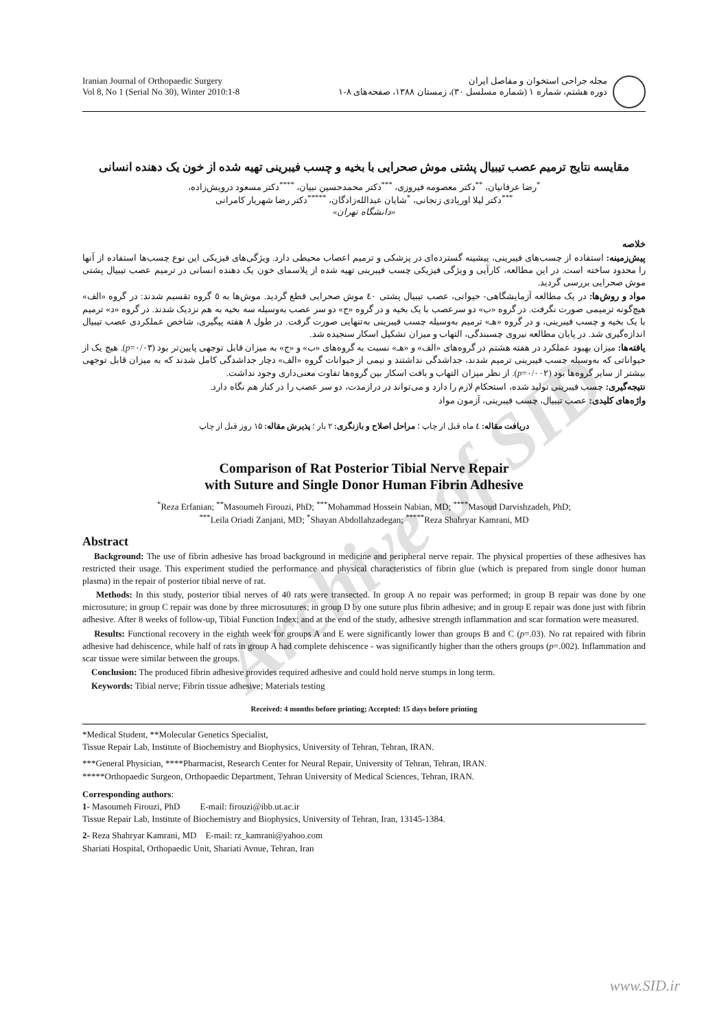Archive of SID
Iranian Journal of Orthopaedic Surgery
Vol 8, No 1 (Serial No 30), Winter 2010:1-8
مجله جراحی استخوان و مفاصل ایران
دوره هشتم، شماره ۱ (شماره مسلسل ۳۰)، زمستان ۱۳۸۸، صفحه‌های ۸-۱
مقایسه نتایج ترمیم عصب تیبیال پشتی موش صحرایی با بخیه و چسب فیبرینی تهیه شده از خون یک دهنده انسانی
<sup>*</sup> رضا عرفانیان، <sup>**</sup>دکتر معصومه فیروزی، <sup>***</sup>دکتر محمدحسین نبیان، <sup>****</sup>دکتر مسعود درویش‌زاده،
<sup>***</sup> دکتر لیلا اوریادی زنجانی، <sup>*</sup>شایان عبدالله‌زادگان، <sup>*****</sup>دکتر رضا شهریار کامرانی
«دانشگاه تهران»
خلاصه
پیش‌زمینه: استفاده از چسب‌های فیبرینی، پیشینه گسترده‌ای در پزشکی و ترمیم اعصاب محیطی دارد. ویژگی‌های فیزیکی این نوع چسب‌ها استفاده از آنها را محدود ساخته است. در این مطالعه، کارآیی و ویژگی فیزیکی چسب فیبرینی تهیه شده از پلاسمای خون یک دهنده انسانی در ترمیم عصب تیبیال پشتی موش صحرایی بررسی گردید.
مواد و روش‌ها: در یک مطالعه آزمایشگاهی- حیوانی، عصب تیبیال پشتی ٤٠ موش صحرایی قطع گردید. موش‌ها به ٥ گروه تقسیم شدند: در گروه «الف» هیچ‌گونه ترمیمی صورت نگرفت. در گروه «ب» دو سرعصب با یک بخیه و در گروه «ج» دو سر عصب به‌وسیله سه بخیه به هم نزدیک شدند. در گروه «د» ترمیم با یک بخیه و چسب فیبرینی، و در گروه «هـ» ترمیم به‌وسیله چسب فیبرینی به‌تنهایی صورت گرفت. در طول ۸ هفته پیگیری، شاخص عملکردی عصب تیبیال اندازه‌گیری شد. در پایان مطالعه نیروی چسبندگی، التهاب و میزان تشکیل اسکار سنجیده شد.
یافته‌ها: میزان بهبود عملکرد در هفته هشتم در گروه‌های «الف» و «هـ» نسبت به گروه‌های «ب» و «ج» به میزان قابل توجهی پایین‌تر بود (p=۰/۰۳). هیچ یک از حیواناتی که به‌وسیله چسب فیبرینی ترمیم شدند، جداشدگی نداشتند و نیمی از حیوانات گروه «الف» دچار جداشدگی کامل شدند که به میزان قابل توجهی بیشتر از سایر گروه‌ها بود (p=۰/۰۰۲). از نظر میزان التهاب و بافت اسکار بین گروه‌ها تفاوت معنی‌داری وجود نداشت.
نتیجه‌گیری: چسب فیبرینی تولید شده، استحکام لازم را دارد و می‌تواند در درازمدت، دو سر عصب را در کنار هم نگاه دارد.
واژه‌های کلیدی: عصب تیبیال، چسب فیبرینی، آزمون مواد
دریافت مقاله: ٤ ماه قبل از چاپ ؛ مراحل اصلاح و بازنگری: ۲ بار ؛ پذیرش مقاله: ۱۵ روز قبل از چاپ
Comparison of Rat Posterior Tibial Nerve Repair
with Suture and Single Donor Human Fibrin Adhesive
<sup>*</sup> Reza Erfanian; <sup>**</sup>Masoumeh Firouzi, PhD; <sup>***</sup>Mohammad Hossein Nabian, MD; <sup>****</sup>Masoud Darvishzadeh, PhD;
<sup>***</sup> Leila Oriadi Zanjani, MD; <sup>*</sup>Shayan Abdollahzadegan; <sup>*****</sup>Reza Shahryar Kamrani, MD
Abstract
Background: The use of fibrin adhesive has broad background in medicine and peripheral nerve repair. The physical properties of these adhesives has restricted their usage. This experiment studied the performance and physical characteristics of fibrin glue (which is prepared from single donor human plasma) in the repair of posterior tibial nerve of rat.
Methods: In this study, posterior tibial nerves of 40 rats were transected. In group A no repair was performed; in group B repair was done by one microsuture; in group C repair was done by three microsutures; in group D by one suture plus fibrin adhesive; and in group E repair was done just with fibrin adhesive. After 8 weeks of follow-up, Tibial Function Index; and at the end of the study, adhesive strength inflammation and scar formation were measured.
Results: Functional recovery in the eighth week for groups A and E were significantly lower than groups B and C (p=.03). No rat repaired with fibrin adhesive had dehiscence, while half of rats in group A had complete dehiscence - was significantly higher than the others groups (p=.002). Inflammation and scar tissue were similar between the groups.
Conclusion: The produced fibrin adhesive provides required adhesive and could hold nerve stumps in long term.
Keywords: Tibial nerve; Fibrin tissue adhesive; Materials testing
Received: 4 months before printing; Accepted: 15 days before printing
*Medical Student, **Molecular Genetics Specialist,
Tissue Repair Lab, Institute of Biochemistry and Biophysics, University of Tehran, Tehran, IRAN.
***General Physician, ****Pharmacist, Research Center for Neural Repair, University of Tehran, Tehran, IRAN.
*****Orthopaedic Surgeon, Orthopaedic Department, Tehran University of Medical Sciences, Tehran, IRAN.
Corresponding authors:
1- Masoumeh Firouzi, PhD E-mail: firouzi@ibb.ut.ac.ir
Tissue Repair Lab, Institute of Biochemistry and Biophysics, University of Tehran, Iran, 13145-1384.
2- Reza Shahryar Kamrani, MD E-mail: rz_kamrani@yahoo.com
Shariati Hospital, Orthopaedic Unit, Shariati Avnue, Tehran, Iran
www.SID.ir